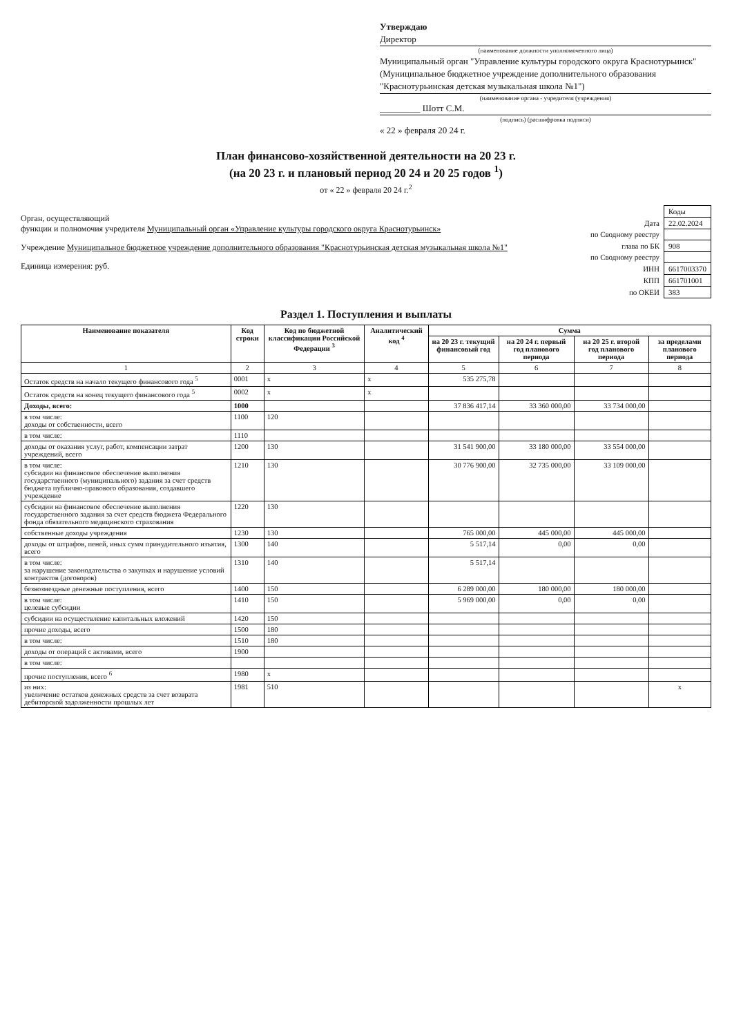Утверждаю
Директор
(наименование должности уполномоченного лица)
Муниципальный орган "Управление культуры городского округа Краснотурьинск" (Муниципальное бюджетное учреждение дополнительного образования "Краснотурьинская детская музыкальная школа №1")
(наименование органа - учредителя (учреждения)
_________ Шотт С.М.
(подпись) (расшифровка подписи)
« 22 » февраля 20 24 г.
План финансово-хозяйственной деятельности на 20 23 г.
(на 20 23 г. и плановый период 20 24 и 20 25 годов <sup>1</sup>)
от « 22 » февраля 20 24 г.<sup>2</sup>
Орган, осуществляющий
функции и полномочия учредителя Муниципальный орган «Управление культуры городского округа Краснотурьинск»
Учреждение Муниципальное бюджетное учреждение дополнительного образования "Краснотурьинская детская музыкальная школа №1"
Единица измерения: руб.
| | Коды |
| Дата | 22.02.2024 |
| по Сводному реестру | |
| глава по БК | 908 |
| по Сводному реестру | |
| ИНН | 6617003370 |
| КПП | 661701001 |
| по ОКЕИ | 383 |
Раздел 1. Поступления и выплаты
| Наименование показателя | Код строки | Код по бюджетной классификации Российской Федерации <sup>3</sup> | Аналитический код <sup>4</sup> | Сумма | | | |
| --- | --- | --- | --- | --- | --- | --- | --- |
| | | | | на 20 23 г. текущий финансовый год | на 20 24 г. первый год планового периода | на 20 25 г. второй год планового периода | за пределами планового периода |
| 1 | 2 | 3 | 4 | 5 | 6 | 7 | 8 |
| Остаток средств на начало текущего финансового года <sup>5</sup> | 0001 | x | x | 535 275,78 | | | |
| Остаток средств на конец текущего финансового года <sup>5</sup> | 0002 | x | x | | | | |
| Доходы, всего: | 1000 | | | 37 836 417,14 | 33 360 000,00 | 33 734 000,00 | |
| в том числе: доходы от собственности, всего | 1100 | 120 | | | | | |
| в том числе: | 1110 | | | | | | |
| доходы от оказания услуг, работ, компенсации затрат учреждений, всего | 1200 | 130 | | 31 541 900,00 | 33 180 000,00 | 33 554 000,00 | |
| в том числе: субсидии на финансовое обеспечение выполнения государственного (муниципального) задания за счет средств бюджета публично-правового образования, создавшего учреждение | 1210 | 130 | | 30 776 900,00 | 32 735 000,00 | 33 109 000,00 | |
| субсидии на финансовое обеспечение выполнения государственного задания за счет средств бюджета Федерального фонда обязательного медицинского страхования | 1220 | 130 | | | | | |
| собственные доходы учреждения | 1230 | 130 | | 765 000,00 | 445 000,00 | 445 000,00 | |
| доходы от штрафов, пеней, иных сумм принудительного изъятия, всего | 1300 | 140 | | 5 517,14 | 0,00 | 0,00 | |
| в том числе: за нарушение законодательства о закупках и нарушение условий контрактов (договоров) | 1310 | 140 | | 5 517,14 | | | |
| безвозмездные денежные поступления, всего | 1400 | 150 | | 6 289 000,00 | 180 000,00 | 180 000,00 | |
| в том числе: целевые субсидии | 1410 | 150 | | 5 969 000,00 | 0,00 | 0,00 | |
| субсидии на осуществление капитальных вложений | 1420 | 150 | | | | | |
| прочие доходы, всего | 1500 | 180 | | | | | |
| в том числе: | 1510 | 180 | | | | | |
| доходы от операций с активами, всего | 1900 | | | | | | |
| в том числе: | | | | | | | |
| прочие поступления, всего <sup>6</sup> | 1980 | x | | | | | |
| из них: увеличение остатков денежных средств за счет возврата дебиторской задолженности прошлых лет | 1981 | 510 | | | | | x |